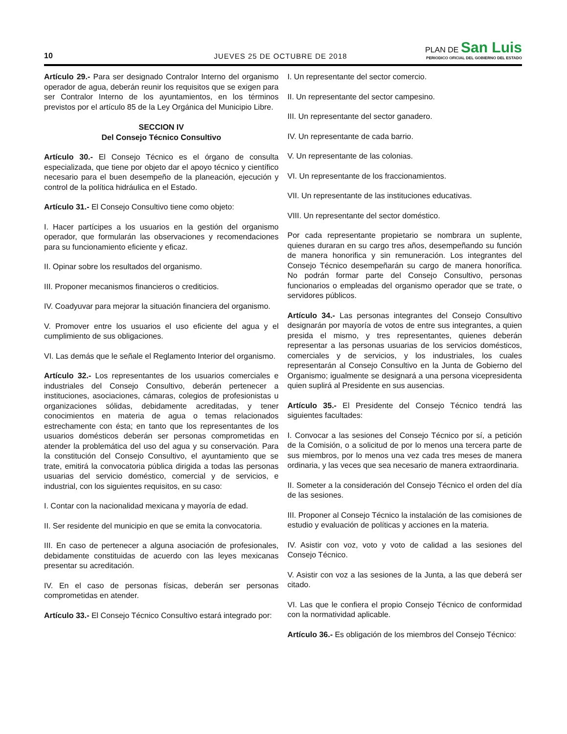10
JUEVES 25 DE OCTUBRE DE 2018
PLAN DE San Luis
PERIODICO OFICIAL DEL GOBIERNO DEL ESTADO
Artículo 29.- Para ser designado Contralor Interno del organismo operador de agua, deberán reunir los requisitos que se exigen para ser Contralor Interno de los ayuntamientos, en los términos previstos por el artículo 85 de la Ley Orgánica del Municipio Libre.
SECCION IV
Del Consejo Técnico Consultivo
Artículo 30.- El Consejo Técnico es el órgano de consulta especializada, que tiene por objeto dar el apoyo técnico y científico necesario para el buen desempeño de la planeación, ejecución y control de la política hidráulica en el Estado.
Artículo 31.- El Consejo Consultivo tiene como objeto:
I. Hacer partícipes a los usuarios en la gestión del organismo operador, que formularán las observaciones y recomendaciones para su funcionamiento eficiente y eficaz.
II. Opinar sobre los resultados del organismo.
III. Proponer mecanismos financieros o crediticios.
IV. Coadyuvar para mejorar la situación financiera del organismo.
V. Promover entre los usuarios el uso eficiente del agua y el cumplimiento de sus obligaciones.
VI. Las demás que le señale el Reglamento Interior del organismo.
Artículo 32.- Los representantes de los usuarios comerciales e industriales del Consejo Consultivo, deberán pertenecer a instituciones, asociaciones, cámaras, colegios de profesionistas u organizaciones sólidas, debidamente acreditadas, y tener conocimientos en materia de agua o temas relacionados estrechamente con ésta; en tanto que los representantes de los usuarios domésticos deberán ser personas comprometidas en atender la problemática del uso del agua y su conservación. Para la constitución del Consejo Consultivo, el ayuntamiento que se trate, emitirá la convocatoria pública dirigida a todas las personas usuarias del servicio doméstico, comercial y de servicios, e industrial, con los siguientes requisitos, en su caso:
I. Contar con la nacionalidad mexicana y mayoría de edad.
II. Ser residente del municipio en que se emita la convocatoria.
III. En caso de pertenecer a alguna asociación de profesionales, debidamente constituidas de acuerdo con las leyes mexicanas presentar su acreditación.
IV. En el caso de personas físicas, deberán ser personas comprometidas en atender.
Artículo 33.- El Consejo Técnico Consultivo estará integrado por:
I. Un representante del sector comercio.
II. Un representante del sector campesino.
III. Un representante del sector ganadero.
IV. Un representante de cada barrio.
V. Un representante de las colonias.
VI. Un representante de los fraccionamientos.
VII. Un representante de las instituciones educativas.
VIII. Un representante del sector doméstico.
Por cada representante propietario se nombrara un suplente, quienes duraran en su cargo tres años, desempeñando su función de manera honorifica y sin remuneración. Los integrantes del Consejo Técnico desempeñarán su cargo de manera honorífica. No podrán formar parte del Consejo Consultivo, personas funcionarios o empleadas del organismo operador que se trate, o servidores públicos.
Artículo 34.- Las personas integrantes del Consejo Consultivo designarán por mayoría de votos de entre sus integrantes, a quien presida el mismo, y tres representantes, quienes deberán representar a las personas usuarias de los servicios domésticos, comerciales y de servicios, y los industriales, los cuales representarán al Consejo Consultivo en la Junta de Gobierno del Organismo; igualmente se designará a una persona vicepresidenta quien suplirá al Presidente en sus ausencias.
Artículo 35.- El Presidente del Consejo Técnico tendrá las siguientes facultades:
I. Convocar a las sesiones del Consejo Técnico por sí, a petición de la Comisión, o a solicitud de por lo menos una tercera parte de sus miembros, por lo menos una vez cada tres meses de manera ordinaria, y las veces que sea necesario de manera extraordinaria.
II. Someter a la consideración del Consejo Técnico el orden del día de las sesiones.
III. Proponer al Consejo Técnico la instalación de las comisiones de estudio y evaluación de políticas y acciones en la materia.
IV. Asistir con voz, voto y voto de calidad a las sesiones del Consejo Técnico.
V. Asistir con voz a las sesiones de la Junta, a las que deberá ser citado.
VI. Las que le confiera el propio Consejo Técnico de conformidad con la normatividad aplicable.
Artículo 36.- Es obligación de los miembros del Consejo Técnico: